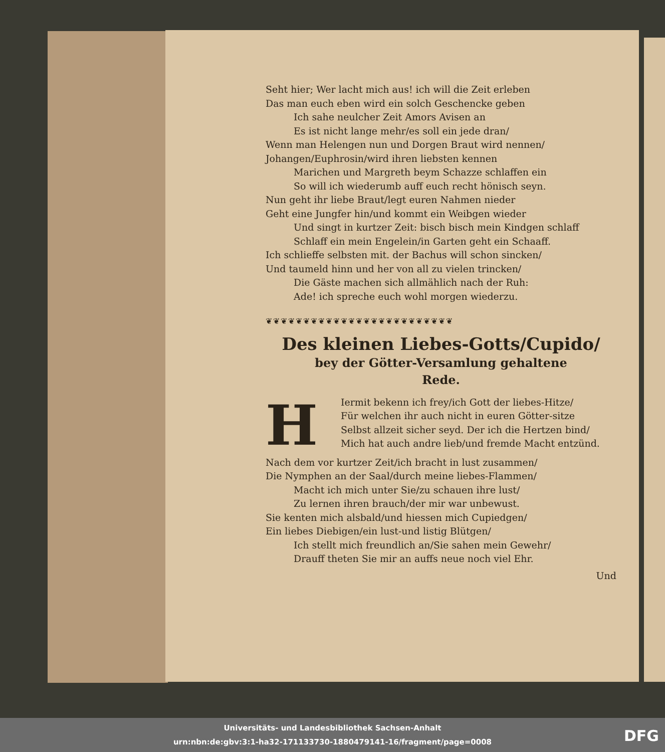Seht hier; Wer lacht mich aus! ich will die Zeit erleben
Das man euch eben wird ein solch Geschencke geben
Ich sahe neulcher Zeit Amors Avisen an
Es ist nicht lange mehr/es soll ein jede dran/
Wenn man Helengen nun und Dorgen Braut wird nennen/
Johangen/Euphrosin/wird ihren liebsten kennen
Marichen und Margreth beym Schazze schlaffen ein
So will ich wiederumb auff euch recht hönisch seyn.
Nun geht ihr liebe Braut/legt euren Nahmen nieder
Geht eine Jungfer hin/und kommt ein Weibgen wieder
Und singt in kurtzer Zeit: bisch bisch mein Kindgen schlaff
Schlaff ein mein Engelein/in Garten geht ein Schaaff.
Ich schlieffe selbsten mit. der Bachus will schon sincken/
Und taumeld hinn und her von all zu vielen trincken/
Die Gäste machen sich allmählich nach der Ruh:
Ade! ich spreche euch wohl morgen wiederzu.
❦❦❦❦❦❦❦❦❦❦❦❦❦❦❦❦❦❦❦❦❦❦❦❦❦
Des kleinen Liebes-Gotts/Cupido/
bey der Götter-Versamlung gehaltene
Rede.
H
Iermit bekenn ich frey/ich Gott der liebes-Hitze/
Für welchen ihr auch nicht in euren Götter-sitze
Selbst allzeit sicher seyd. Der ich die Hertzen bind/
Mich hat auch andre lieb/und fremde Macht entzünd.
Nach dem vor kurtzer Zeit/ich bracht in lust zusammen/
Die Nymphen an der Saal/durch meine liebes-Flammen/
Macht ich mich unter Sie/zu schauen ihre lust/
Zu lernen ihren brauch/der mir war unbewust.
Sie kenten mich alsbald/und hiessen mich Cupiedgen/
Ein liebes Diebigen/ein lust-und listig Blütgen/
Ich stellt mich freundlich an/Sie sahen mein Gewehr/
Drauff theten Sie mir an auffs neue noch viel Ehr.
Und
Universitäts- und Landesbibliothek Sachsen-Anhalt
urn:nbn:de:gbv:3:1-ha32-171133730-1880479141-16/fragment/page=0008
DFG